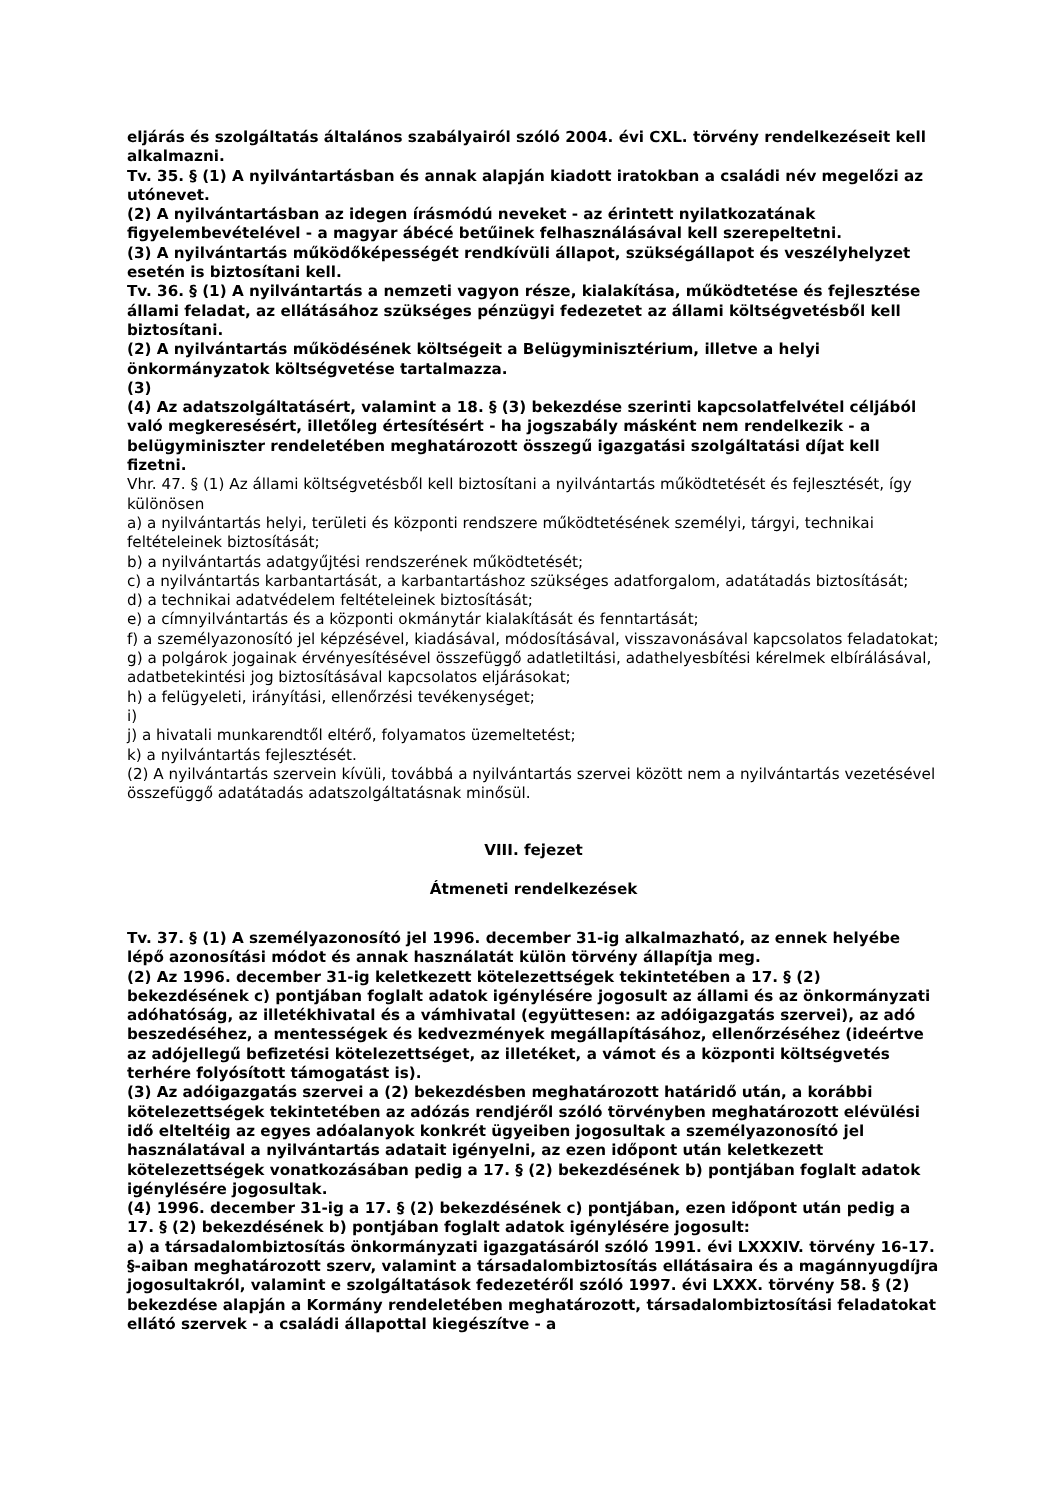eljárás és szolgáltatás általános szabályairól szóló 2004. évi CXL. törvény rendelkezéseit kell alkalmazni.
Tv. 35. § (1) A nyilvántartásban és annak alapján kiadott iratokban a családi név megelőzi az utónevet.
(2) A nyilvántartásban az idegen írásmódú neveket - az érintett nyilatkozatának figyelembevételével - a magyar ábécé betűinek felhasználásával kell szerepeltetni.
(3) A nyilvántartás működőképességét rendkívüli állapot, szükségállapot és veszélyhelyzet esetén is biztosítani kell.
Tv. 36. § (1) A nyilvántartás a nemzeti vagyon része, kialakítása, működtetése és fejlesztése állami feladat, az ellátásához szükséges pénzügyi fedezetet az állami költségvetésből kell biztosítani.
(2) A nyilvántartás működésének költségeit a Belügyminisztérium, illetve a helyi önkormányzatok költségvetése tartalmazza.
(3)
(4) Az adatszolgáltatásért, valamint a 18. § (3) bekezdése szerinti kapcsolatfelvétel céljából való megkeresésért, illetőleg értesítésért - ha jogszabály másként nem rendelkezik - a belügyminiszter rendeletében meghatározott összegű igazgatási szolgáltatási díjat kell fizetni.
Vhr. 47. § (1) Az állami költségvetésből kell biztosítani a nyilvántartás működtetését és fejlesztését, így különösen
a) a nyilvántartás helyi, területi és központi rendszere működtetésének személyi, tárgyi, technikai feltételeinek biztosítását;
b) a nyilvántartás adatgyűjtési rendszerének működtetését;
c) a nyilvántartás karbantartását, a karbantartáshoz szükséges adatforgalom, adatátadás biztosítását;
d) a technikai adatvédelem feltételeinek biztosítását;
e) a címnyilvántartás és a központi okmánytár kialakítását és fenntartását;
f) a személyazonosító jel képzésével, kiadásával, módosításával, visszavonásával kapcsolatos feladatokat;
g) a polgárok jogainak érvényesítésével összefüggő adatletiltási, adathelyesbítési kérelmek elbírálásával, adatbetekintési jog biztosításával kapcsolatos eljárásokat;
h) a felügyeleti, irányítási, ellenőrzési tevékenységet;
i)
j) a hivatali munkarendtől eltérő, folyamatos üzemeltetést;
k) a nyilvántartás fejlesztését.
(2) A nyilvántartás szervein kívüli, továbbá a nyilvántartás szervei között nem a nyilvántartás vezetésével összefüggő adatátadás adatszolgáltatásnak minősül.
VIII. fejezet
Átmeneti rendelkezések
Tv. 37. § (1) A személyazonosító jel 1996. december 31-ig alkalmazható, az ennek helyébe lépő azonosítási módot és annak használatát külön törvény állapítja meg.
(2) Az 1996. december 31-ig keletkezett kötelezettségek tekintetében a 17. § (2) bekezdésének c) pontjában foglalt adatok igénylésére jogosult az állami és az önkormányzati adóhatóság, az illetékhivatal és a vámhivatal (együttesen: az adóigazgatás szervei), az adó beszedéséhez, a mentességek és kedvezmények megállapításához, ellenőrzéséhez (ideértve az adójellegű befizetési kötelezettséget, az illetéket, a vámot és a központi költségvetés terhére folyósított támogatást is).
(3) Az adóigazgatás szervei a (2) bekezdésben meghatározott határidő után, a korábbi kötelezettségek tekintetében az adózás rendjéről szóló törvényben meghatározott elévülési idő elteltéig az egyes adóalanyok konkrét ügyeiben jogosultak a személyazonosító jel használatával a nyilvántartás adatait igényelni, az ezen időpont után keletkezett kötelezettségek vonatkozásában pedig a 17. § (2) bekezdésének b) pontjában foglalt adatok igénylésére jogosultak.
(4) 1996. december 31-ig a 17. § (2) bekezdésének c) pontjában, ezen időpont után pedig a 17. § (2) bekezdésének b) pontjában foglalt adatok igénylésére jogosult:
a) a társadalombiztosítás önkormányzati igazgatásáról szóló 1991. évi LXXXIV. törvény 16-17. §-aiban meghatározott szerv, valamint a társadalombiztosítás ellátásaira és a magánnyugdíjra jogosultakról, valamint e szolgáltatások fedezetéről szóló 1997. évi LXXX. törvény 58. § (2) bekezdése alapján a Kormány rendeletében meghatározott, társadalombiztosítási feladatokat ellátó szervek - a családi állapottal kiegészítve - a